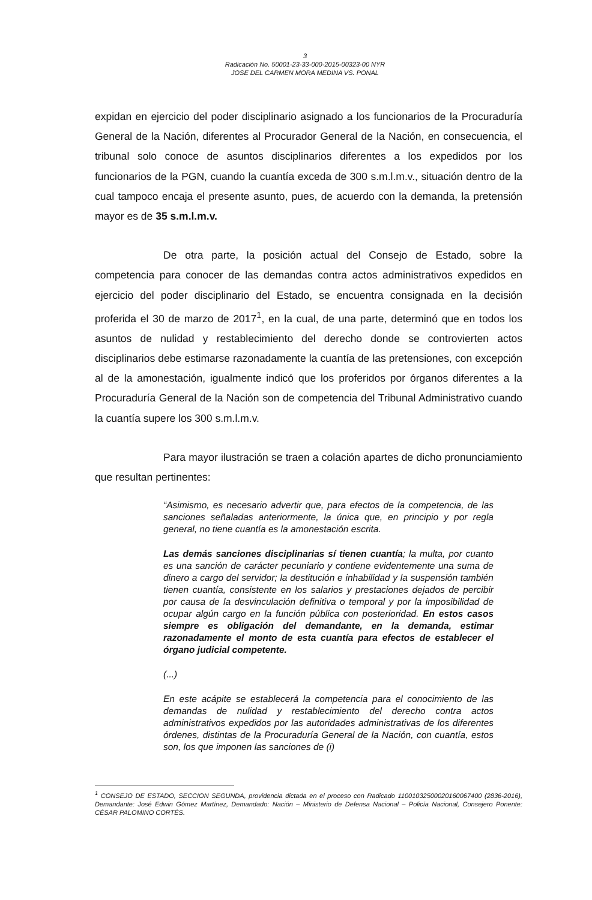3
Radicación No. 50001-23-33-000-2015-00323-00 NYR
JOSE DEL CARMEN MORA MEDINA VS. PONAL
expidan en ejercicio del poder disciplinario asignado a los funcionarios de la Procuraduría General de la Nación, diferentes al Procurador General de la Nación, en consecuencia, el tribunal solo conoce de asuntos disciplinarios diferentes a los expedidos por los funcionarios de la PGN, cuando la cuantía exceda de 300 s.m.l.m.v., situación dentro de la cual tampoco encaja el presente asunto, pues, de acuerdo con la demanda, la pretensión mayor es de 35 s.m.l.m.v.
De otra parte, la posición actual del Consejo de Estado, sobre la competencia para conocer de las demandas contra actos administrativos expedidos en ejercicio del poder disciplinario del Estado, se encuentra consignada en la decisión proferida el 30 de marzo de 2017<sup>1</sup>, en la cual, de una parte, determinó que en todos los asuntos de nulidad y restablecimiento del derecho donde se controvierten actos disciplinarios debe estimarse razonadamente la cuantía de las pretensiones, con excepción al de la amonestación, igualmente indicó que los proferidos por órganos diferentes a la Procuraduría General de la Nación son de competencia del Tribunal Administrativo cuando la cuantía supere los 300 s.m.l.m.v.
Para mayor ilustración se traen a colación apartes de dicho pronunciamiento que resultan pertinentes:
“Asimismo, es necesario advertir que, para efectos de la competencia, de las sanciones señaladas anteriormente, la única que, en principio y por regla general, no tiene cuantía es la amonestación escrita.
Las demás sanciones disciplinarias sí tienen cuantía; la multa, por cuanto es una sanción de carácter pecuniario y contiene evidentemente una suma de dinero a cargo del servidor; la destitución e inhabilidad y la suspensión también tienen cuantía, consistente en los salarios y prestaciones dejados de percibir por causa de la desvinculación definitiva o temporal y por la imposibilidad de ocupar algún cargo en la función pública con posterioridad. En estos casos siempre es obligación del demandante, en la demanda, estimar razonadamente el monto de esta cuantía para efectos de establecer el órgano judicial competente.
(...)
En este acápite se establecerá la competencia para el conocimiento de las demandas de nulidad y restablecimiento del derecho contra actos administrativos expedidos por las autoridades administrativas de los diferentes órdenes, distintas de la Procuraduría General de la Nación, con cuantía, estos son, los que imponen las sanciones de (i)
<sup>1</sup> CONSEJO DE ESTADO, SECCION SEGUNDA, providencia dictada en el proceso con Radicado 11001032500020160067400 (2836-2016), Demandante: José Edwin Gómez Martínez, Demandado: Nación – Ministerio de Defensa Nacional – Policía Nacional, Consejero Ponente: CÉSAR PALOMINO CORTÉS.